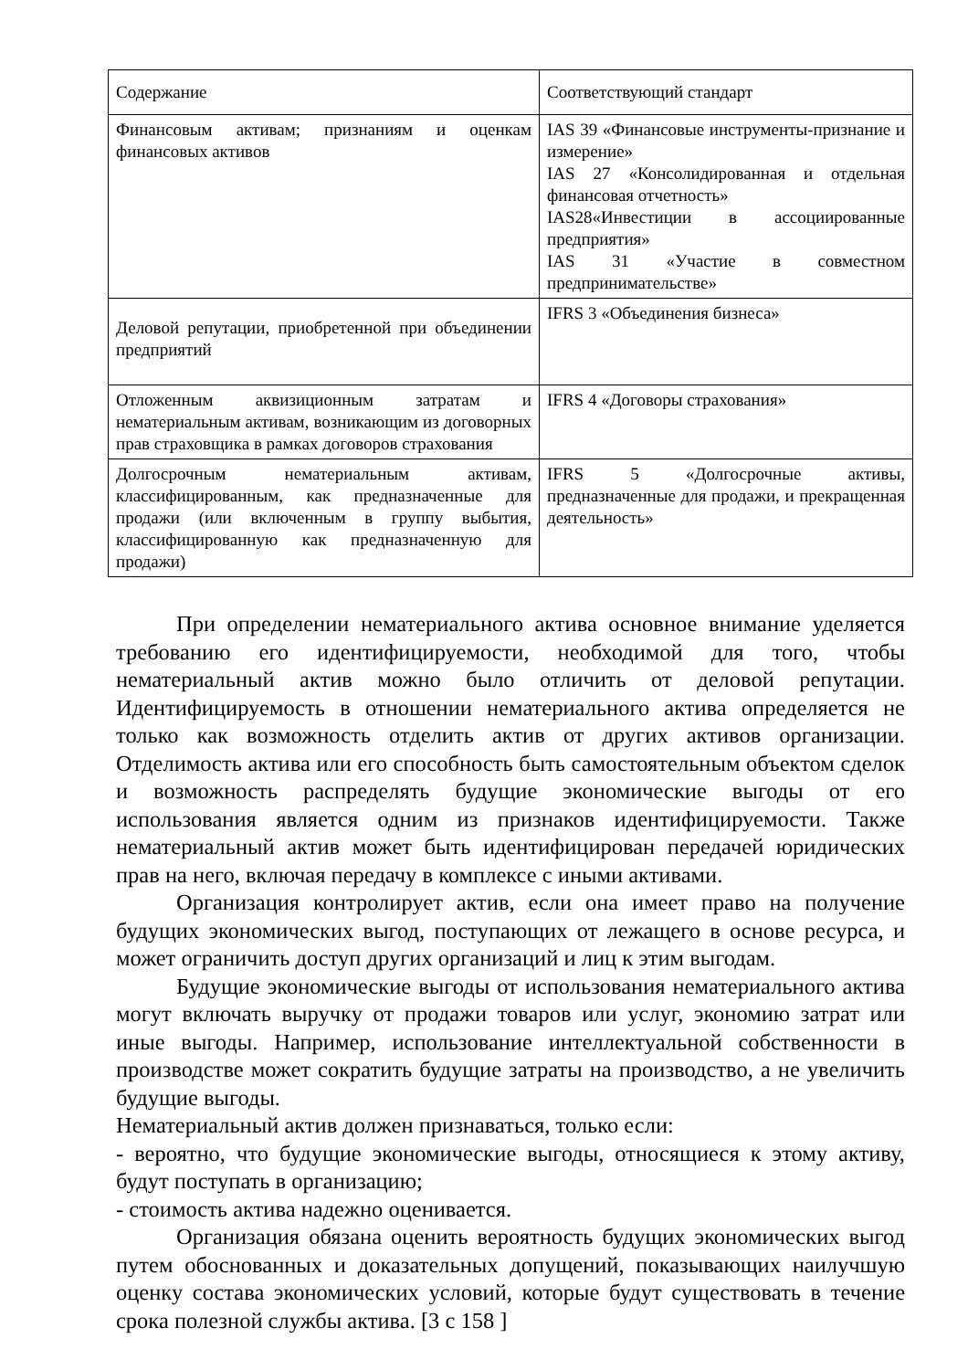| Содержание | Соответствующий стандарт |
| Финансовым активам; признаниям и оценкам финансовых активов | IAS 39 «Финансовые инструменты-признание и измерение» IAS 27 «Консолидированная и отдельная финансовая отчетность» IAS28«Инвестиции в ассоциированные предприятия» IAS 31 «Участие в совместном предпринимательстве» |
| Деловой репутации, приобретенной при объединении предприятий | IFRS 3 «Объединения бизнеса» |
| Отложенным аквизиционным затратам и нематериальным активам, возникающим из договорных прав страховщика в рамках договоров страхования | IFRS 4 «Договоры страхования» |
| Долгосрочным нематериальным активам, классифицированным, как предназначенные для продажи (или включенным в группу выбытия, классифицированную как предназначенную для продажи) | IFRS 5 «Долгосрочные активы, предназначенные для продажи, и прекращенная деятельность» |
При определении нематериального актива основное внимание уделяется требованию его идентифицируемости, необходимой для того, чтобы нематериальный актив можно было отличить от деловой репутации. Идентифицируемость в отношении нематериального актива определяется не только как возможность отделить актив от других активов организации. Отделимость актива или его способность быть самостоятельным объектом сделок и возможность распределять будущие экономические выгоды от его использования является одним из признаков идентифицируемости. Также нематериальный актив может быть идентифицирован передачей юридических прав на него, включая передачу в комплексе с иными активами.
Организация контролирует актив, если она имеет право на получение будущих экономических выгод, поступающих от лежащего в основе ресурса, и может ограничить доступ других организаций и лиц к этим выгодам.
Будущие экономические выгоды от использования нематериального актива могут включать выручку от продажи товаров или услуг, экономию затрат или иные выгоды. Например, использование интеллектуальной собственности в производстве может сократить будущие затраты на производство, а не увеличить будущие выгоды.
Нематериальный актив должен признаваться, только если:
- вероятно, что будущие экономические выгоды, относящиеся к этому активу, будут поступать в организацию;
- стоимость актива надежно оценивается.
Организация обязана оценить вероятность будущих экономических выгод путем обоснованных и доказательных допущений, показывающих наилучшую оценку состава экономических условий, которые будут существовать в течение срока полезной службы актива. [3 с 158 ]